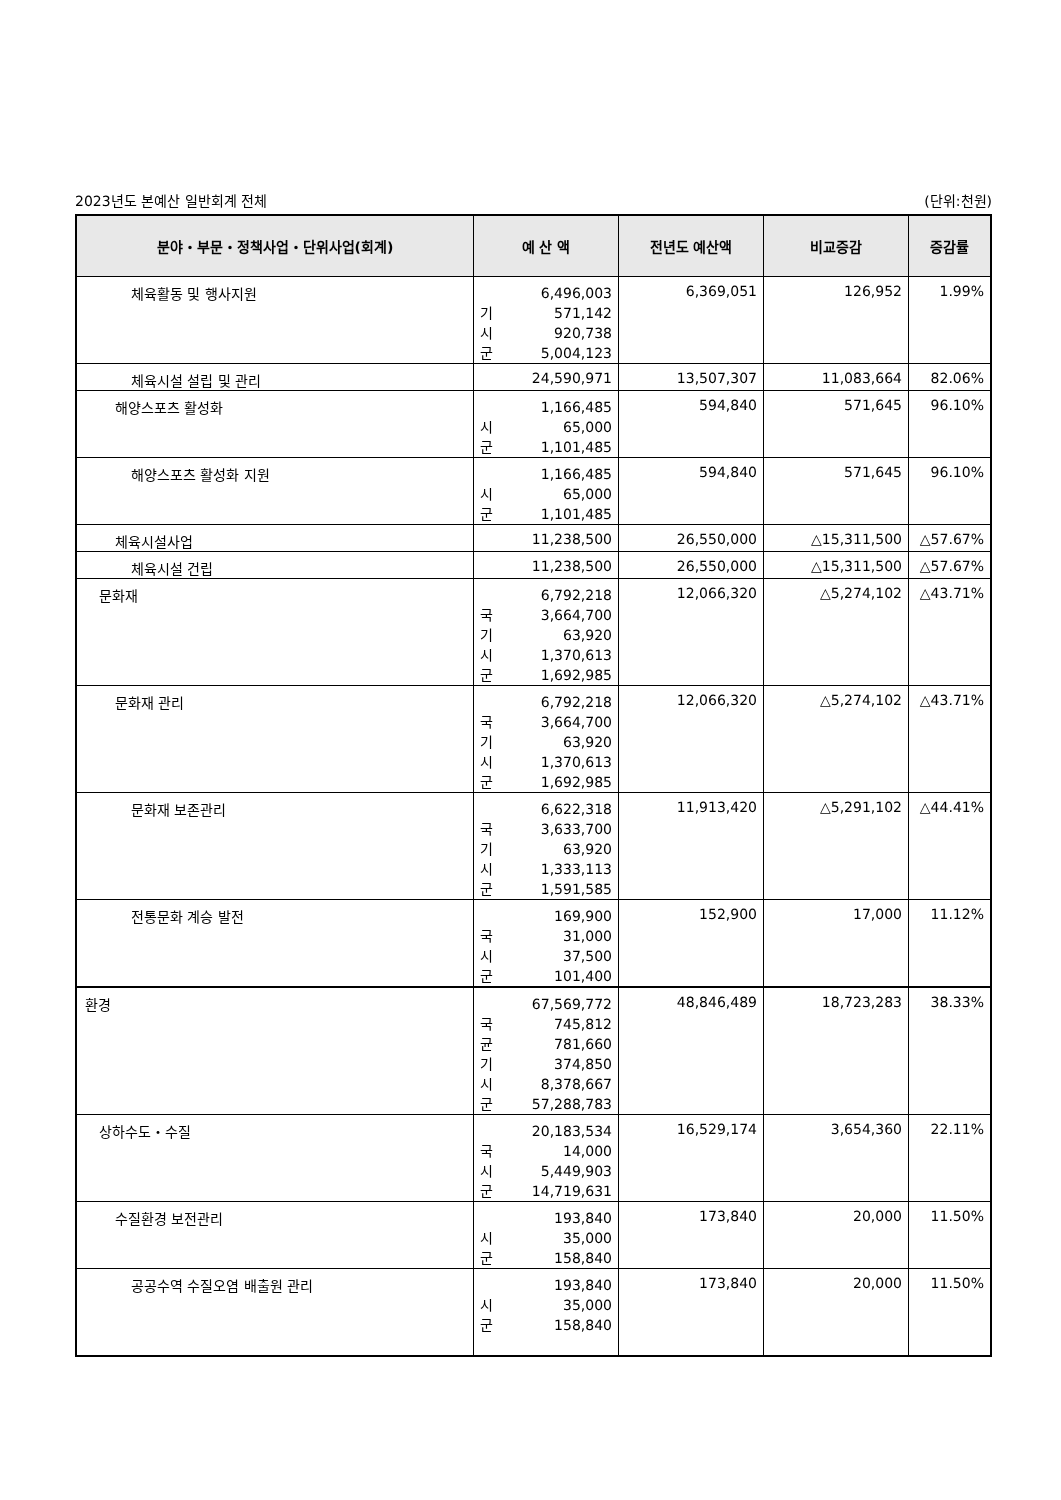2023년도 본예산 일반회계 전체 (단위:천원)
| 분야・부문・정책사업・단위사업(회계) | 예 산 액 | 전년도 예산액 | 비교증감 | 증감률 |
| --- | --- | --- | --- | --- |
| 체육활동 및 행사지원 | 6,496,003 기 571,142 시 920,738 군 5,004,123 | 6,369,051 | 126,952 | 1.99% |
| 체육시설 설립 및 관리 | 24,590,971 | 13,507,307 | 11,083,664 | 82.06% |
| 해양스포츠 활성화 | 1,166,485 시 65,000 군 1,101,485 | 594,840 | 571,645 | 96.10% |
| 해양스포츠 활성화 지원 | 1,166,485 시 65,000 군 1,101,485 | 594,840 | 571,645 | 96.10% |
| 체육시설사업 | 11,238,500 | 26,550,000 | △15,311,500 | △57.67% |
| 체육시설 건립 | 11,238,500 | 26,550,000 | △15,311,500 | △57.67% |
| 문화재 | 6,792,218 국 3,664,700 기 63,920 시 1,370,613 군 1,692,985 | 12,066,320 | △5,274,102 | △43.71% |
| 문화재 관리 | 6,792,218 국 3,664,700 기 63,920 시 1,370,613 군 1,692,985 | 12,066,320 | △5,274,102 | △43.71% |
| 문화재 보존관리 | 6,622,318 국 3,633,700 기 63,920 시 1,333,113 군 1,591,585 | 11,913,420 | △5,291,102 | △44.41% |
| 전통문화 계승 발전 | 169,900 국 31,000 시 37,500 군 101,400 | 152,900 | 17,000 | 11.12% |
| 환경 | 67,569,772 국 745,812 균 781,660 기 374,850 시 8,378,667 군 57,288,783 | 48,846,489 | 18,723,283 | 38.33% |
| 상하수도・수질 | 20,183,534 국 14,000 시 5,449,903 군 14,719,631 | 16,529,174 | 3,654,360 | 22.11% |
| 수질환경 보전관리 | 193,840 시 35,000 군 158,840 | 173,840 | 20,000 | 11.50% |
| 공공수역 수질오염 배출원 관리 | 193,840 시 35,000 군 158,840 | 173,840 | 20,000 | 11.50% |